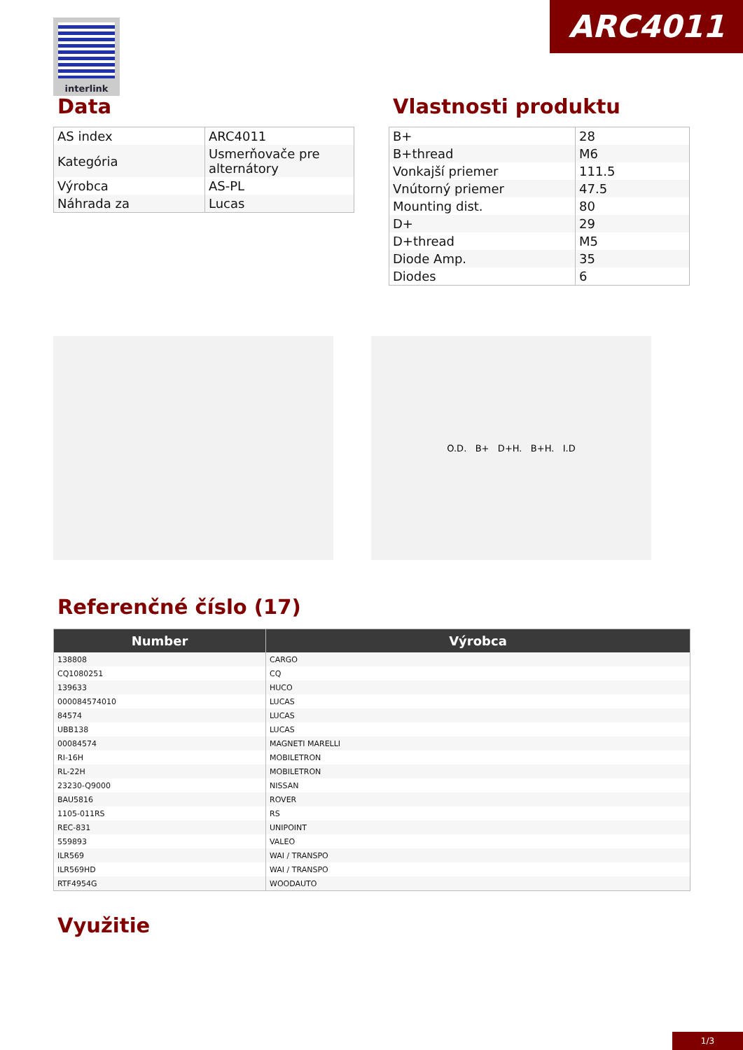interlink ARC4011
Data
| AS index | ARC4011 |
| Kategória | Usmerňovače pre alternátory |
| Výrobca | AS-PL |
| Náhrada za | Lucas |
Vlastnosti produktu
| B+ | 28 |
| B+thread | M6 |
| Vonkajší priemer | 111.5 |
| Vnútorný priemer | 47.5 |
| Mounting dist. | 80 |
| D+ | 29 |
| D+thread | M5 |
| Diode Amp. | 35 |
| Diodes | 6 |
O.D. B+ D+H. B+H. I.D
Referenčné číslo (17)
| Number | Výrobca |
| --- | --- |
| 138808 | CARGO |
| CQ1080251 | CQ |
| 139633 | HUCO |
| 000084574010 | LUCAS |
| 84574 | LUCAS |
| UBB138 | LUCAS |
| 00084574 | MAGNETI MARELLI |
| RI-16H | MOBILETRON |
| RL-22H | MOBILETRON |
| 23230-Q9000 | NISSAN |
| BAU5816 | ROVER |
| 1105-011RS | RS |
| REC-831 | UNIPOINT |
| 559893 | VALEO |
| ILR569 | WAI / TRANSPO |
| ILR569HD | WAI / TRANSPO |
| RTF4954G | WOODAUTO |
Využitie
1/3